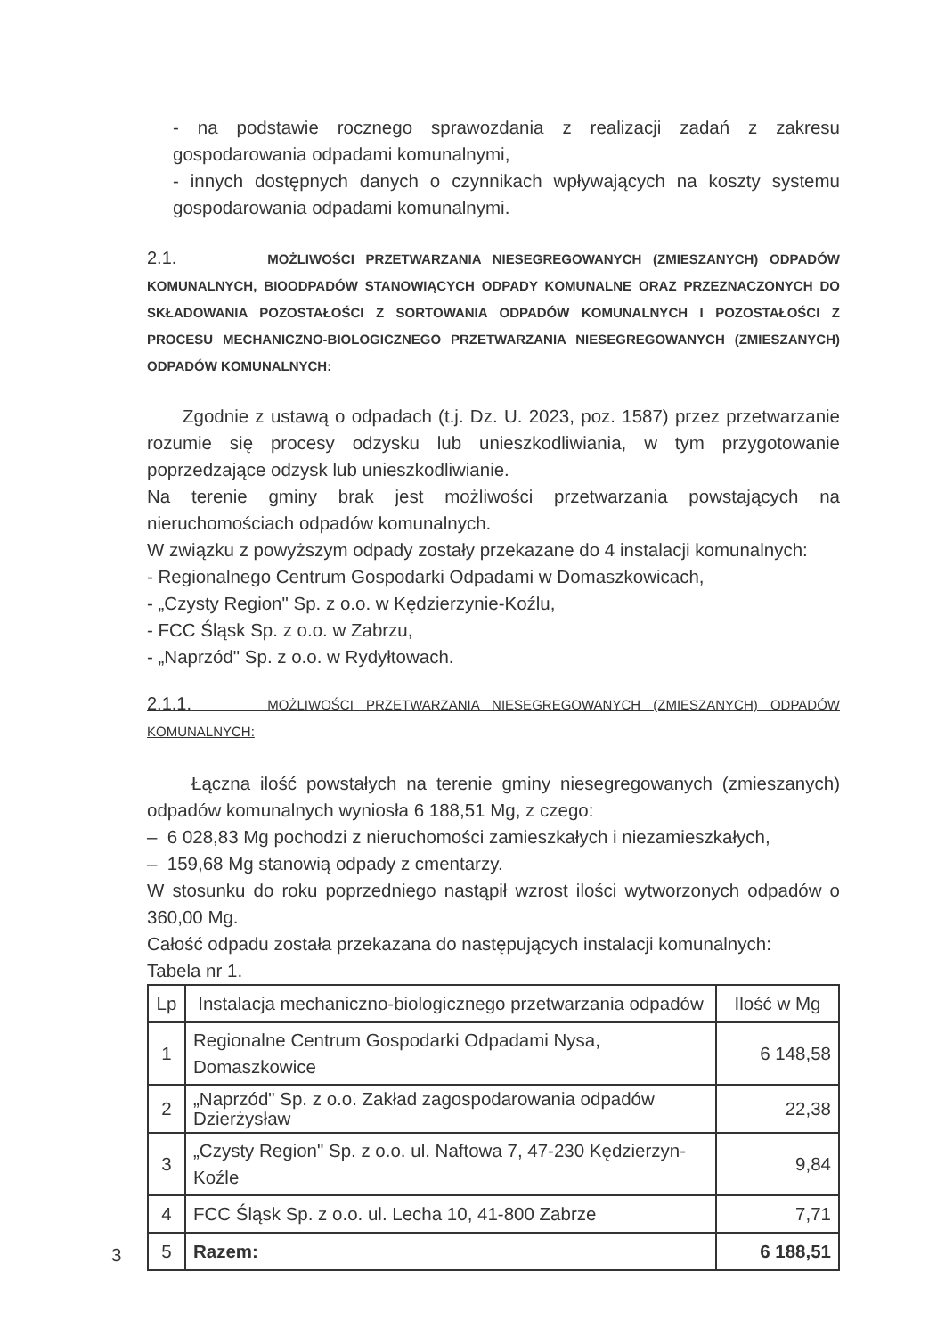- na podstawie rocznego sprawozdania z realizacji zadań z zakresu gospodarowania odpadami komunalnymi,
- innych dostępnych danych o czynnikach wpływających na koszty systemu gospodarowania odpadami komunalnymi.
2.1. MOŻLIWOŚCI PRZETWARZANIA NIESEGREGOWANYCH (ZMIESZANYCH) ODPADÓW KOMUNALNYCH, BIOODPADÓW STANOWIĄCYCH ODPADY KOMUNALNE ORAZ PRZEZNACZONYCH DO SKŁADOWANIA POZOSTAŁOŚCI Z SORTOWANIA ODPADÓW KOMUNALNYCH I POZOSTAŁOŚCI Z PROCESU MECHANICZNO-BIOLOGICZNEGO PRZETWARZANIA NIESEGREGOWANYCH (ZMIESZANYCH) ODPADÓW KOMUNALNYCH:
Zgodnie z ustawą o odpadach (t.j. Dz. U. 2023, poz. 1587) przez przetwarzanie rozumie się procesy odzysku lub unieszkodliwiania, w tym przygotowanie poprzedzające odzysk lub unieszkodliwianie.
Na terenie gminy brak jest możliwości przetwarzania powstających na nieruchomościach odpadów komunalnych.
W związku z powyższym odpady zostały przekazane do 4 instalacji komunalnych:
- Regionalnego Centrum Gospodarki Odpadami w Domaszkowicach,
- „Czysty Region" Sp. z o.o. w Kędzierzynie-Koźlu,
- FCC Śląsk Sp. z o.o. w Zabrzu,
- „Naprzód" Sp. z o.o. w Rydyłtowach.
2.1.1. MOŻLIWOŚCI PRZETWARZANIA NIESEGREGOWANYCH (ZMIESZANYCH) ODPADÓW KOMUNALNYCH:
Łączna ilość powstałych na terenie gminy niesegregowanych (zmieszanych) odpadów komunalnych wyniosła 6 188,51 Mg, z czego:
– 6 028,83 Mg pochodzi z nieruchomości zamieszkałych i niezamieszkałych,
– 159,68 Mg stanowią odpady z cmentarzy.
W stosunku do roku poprzedniego nastąpił wzrost ilości wytworzonych odpadów o 360,00 Mg.
Całość odpadu została przekazana do następujących instalacji komunalnych:
Tabela nr 1.
| Lp | Instalacja mechaniczno-biologicznego przetwarzania odpadów | Ilość w Mg |
| --- | --- | --- |
| 1 | Regionalne Centrum Gospodarki Odpadami Nysa, Domaszkowice | 6 148,58 |
| 2 | „Naprzód" Sp. z o.o. Zakład zagospodarowania odpadów Dzierżysław | 22,38 |
| 3 | „Czysty Region" Sp. z o.o. ul. Naftowa 7, 47-230 Kędzierzyn-Koźle | 9,84 |
| 4 | FCC Śląsk Sp. z o.o. ul. Lecha 10, 41-800 Zabrze | 7,71 |
| 5 | Razem: | 6 188,51 |
3